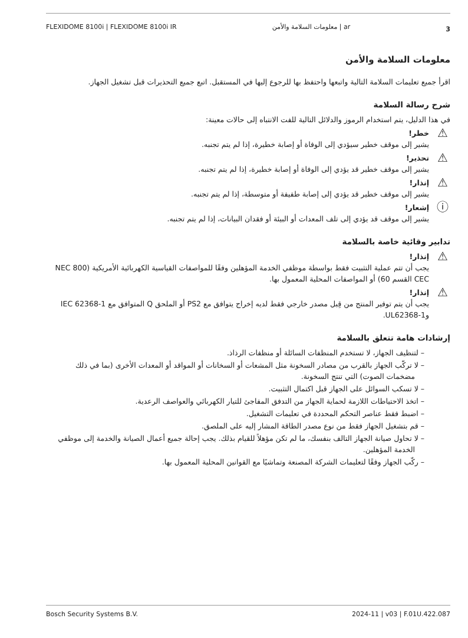FLEXIDOME 8100i | FLEXIDOME 8100i IR معلومات السلامة والأمن | ar 3
معلومات السلامة والأمن
اقرأ جميع تعليمات السلامة التالية واتبعها واحتفظ بها للرجوع إليها في المستقبل. اتبع جميع التحذيرات قبل تشغيل الجهاز.
شرح رسالة السلامة
في هذا الدليل، يتم استخدام الرموز والدلائل التالية للفت الانتباه إلى حالات معينة:
⚠
خطر!
يشير إلى موقف خطير سيؤدي إلى الوفاة أو إصابة خطيرة، إذا لم يتم تجنبه.
⚠
تحذير!
يشير إلى موقف خطير قد يؤدي إلى الوفاة أو إصابة خطيرة، إذا لم يتم تجنبه.
⚠
إنذار!
يشير إلى موقف خطير قد يؤدي إلى إصابة طفيفة أو متوسطة، إذا لم يتم تجنبه.
ⓘ
إشعار!
يشير إلى موقف قد يؤدي إلى تلف المعدات أو البيئة أو فقدان البيانات، إذا لم يتم تجنبه.
تدابير وقائية خاصة بالسلامة
⚠
إنذار!
يجب أن تتم عملية التثبيت فقط بواسطة موظفي الخدمة المؤهلين وفقًا للمواصفات القياسية الكهربائية الأمريكية (NEC 800 CEC القسم 60) أو المواصفات المحلية المعمول بها.
⚠
إنذار!
يجب أن يتم توفير المنتج من قِبل مصدر خارجي فقط لديه إخراج يتوافق مع PS2 أو الملحق Q المتوافق مع IEC 62368-1 وUL62368-1.
إرشادات هامة تتعلق بالسلامة
– لتنظيف الجهاز، لا تستخدم المنظفات السائلة أو منظفات الرذاذ.
– لا تركّب الجهاز بالقرب من مصادر السخونة مثل المشعات أو السخانات أو المواقد أو المعدات الأخرى (بما في ذلك مضخمات الصوت) التي تنتج السخونة.
– لا تسكب السوائل على الجهاز قبل اكتمال التثبيت.
– اتخذ الاحتياطات اللازمة لحماية الجهاز من التدفق المفاجئ للتيار الكهربائي والعواصف الرعدية.
– اضبط فقط عناصر التحكم المحددة في تعليمات التشغيل.
– قم بتشغيل الجهاز فقط من نوع مصدر الطاقة المشار إليه على الملصق.
– لا تحاول صيانة الجهاز التالف بنفسك، ما لم تكن مؤهلاً للقيام بذلك. يجب إحالة جميع أعمال الصيانة والخدمة إلى موظفي الخدمة المؤهلين.
– ركّب الجهاز وفقًا لتعليمات الشركة المصنعة وتماشيًا مع القوانين المحلية المعمول بها.
Bosch Security Systems B.V. 2024-11 | v03 | F.01U.422.087